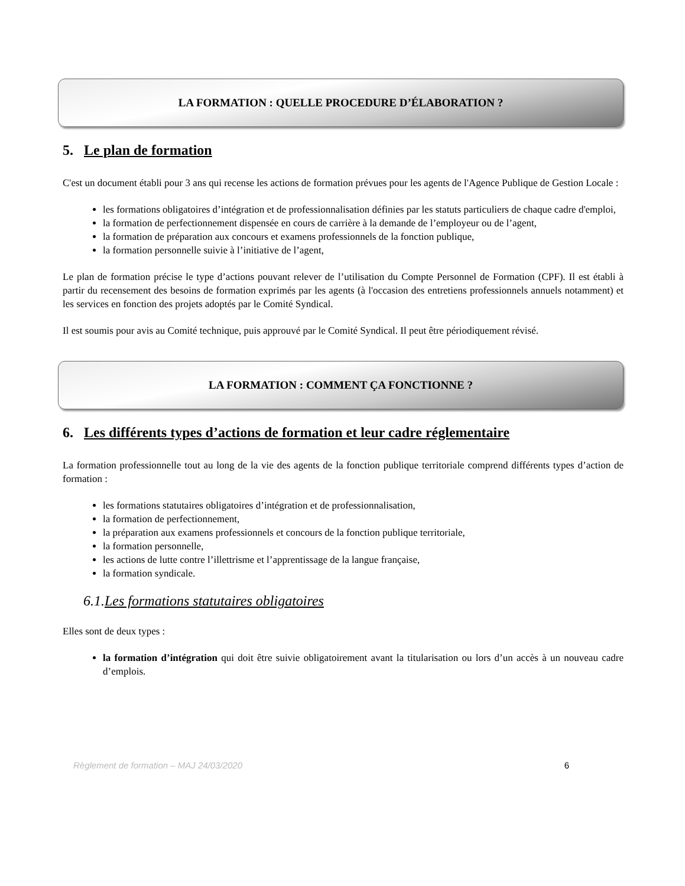LA FORMATION : QUELLE PROCEDURE D’ÉLABORATION ?
5. Le plan de formation
C'est un document établi pour 3 ans qui recense les actions de formation prévues pour les agents de l'Agence Publique de Gestion Locale :
les formations obligatoires d’intégration et de professionnalisation définies par les statuts particuliers de chaque cadre d'emploi,
la formation de perfectionnement dispensée en cours de carrière à la demande de l’employeur ou de l’agent,
la formation de préparation aux concours et examens professionnels de la fonction publique,
la formation personnelle suivie à l’initiative de l’agent,
Le plan de formation précise le type d’actions pouvant relever de l’utilisation du Compte Personnel de Formation (CPF). Il est établi à partir du recensement des besoins de formation exprimés par les agents (à l'occasion des entretiens professionnels annuels notamment) et les services en fonction des projets adoptés par le Comité Syndical.
Il est soumis pour avis au Comité technique, puis approuvé par le Comité Syndical. Il peut être périodiquement révisé.
LA FORMATION : COMMENT ÇA FONCTIONNE ?
6. Les différents types d’actions de formation et leur cadre réglementaire
La formation professionnelle tout au long de la vie des agents de la fonction publique territoriale comprend différents types d’action de formation :
les formations statutaires obligatoires d’intégration et de professionnalisation,
la formation de perfectionnement,
la préparation aux examens professionnels et concours de la fonction publique territoriale,
la formation personnelle,
les actions de lutte contre l’illettrisme et l’apprentissage de la langue française,
la formation syndicale.
6.1.Les formations statutaires obligatoires
Elles sont de deux types :
la formation d’intégration qui doit être suivie obligatoirement avant la titularisation ou lors d’un accès à un nouveau cadre d’emplois.
Règlement de formation – MAJ 24/03/2020 6